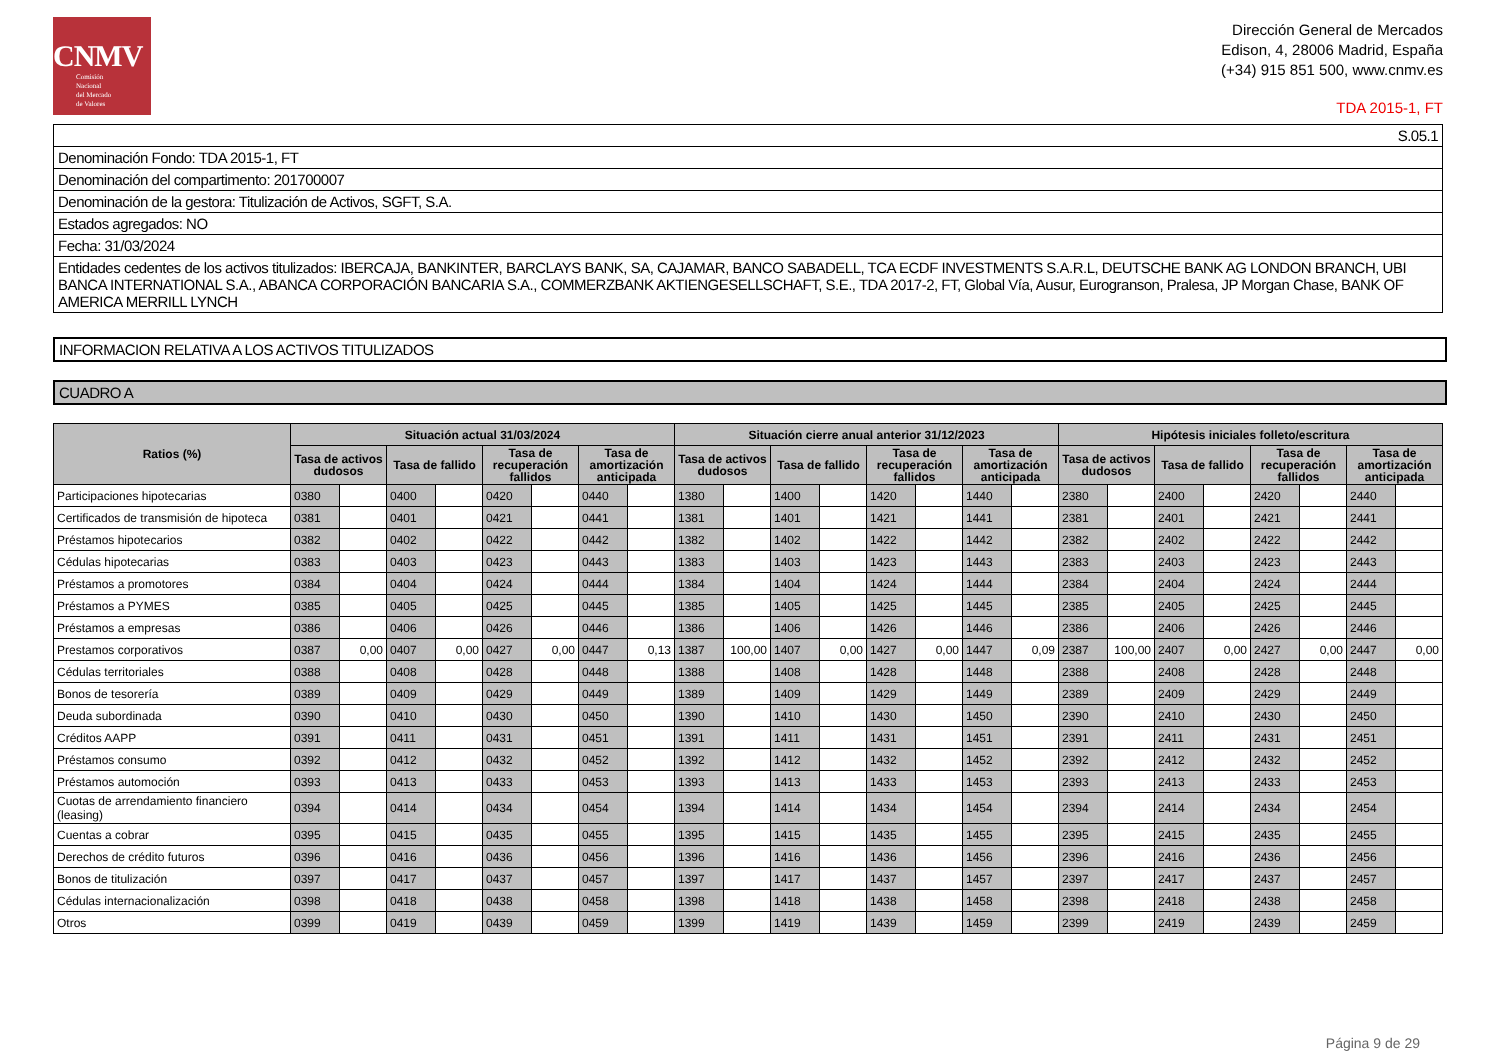CNMV
Comisión
Nacional
del Mercado
de Valores
Dirección General de Mercados
Edison, 4, 28006 Madrid, España
(+34) 915 851 500, www.cnmv.es
TDA 2015-1, FT
| S.05.1 |
| Denominación Fondo: TDA 2015-1, FT |
| Denominación del compartimento: 201700007 |
| Denominación de la gestora: Titulización de Activos, SGFT, S.A. |
| Estados agregados: NO |
| Fecha: 31/03/2024 |
| Entidades cedentes de los activos titulizados: IBERCAJA, BANKINTER, BARCLAYS BANK, SA, CAJAMAR, BANCO SABADELL, TCA ECDF INVESTMENTS S.A.R.L, DEUTSCHE BANK AG LONDON BRANCH, UBI BANCA INTERNATIONAL S.A., ABANCA CORPORACIÓN BANCARIA S.A., COMMERZBANK AKTIENGESELLSCHAFT, S.E., TDA 2017-2, FT, Global Vía, Ausur, Eurogranson, Pralesa, JP Morgan Chase, BANK OF AMERICA MERRILL LYNCH |
INFORMACION RELATIVA A LOS ACTIVOS TITULIZADOS
CUADRO A
| Ratios (%) | Situación actual 31/03/2024 | | | | | | | | Situación cierre anual anterior 31/12/2023 | | | | | | | | Hipótesis iniciales folleto/escritura | | | | | | | |
| --- | --- | --- | --- | --- | --- | --- | --- | --- | --- | --- | --- | --- | --- | --- | --- | --- | --- | --- | --- | --- | --- | --- | --- | --- |
| | Tasa de activos dudosos | | Tasa de fallido | | Tasa de recuperación fallidos | | Tasa de amortización anticipada | | Tasa de activos dudosos | | Tasa de fallido | | Tasa de recuperación fallidos | | Tasa de amortización anticipada | | Tasa de activos dudosos | | Tasa de fallido | | Tasa de recuperación fallidos | | Tasa de amortización anticipada | |
| Participaciones hipotecarias | 0380 | | 0400 | | 0420 | | 0440 | | 1380 | | 1400 | | 1420 | | 1440 | | 2380 | | 2400 | | 2420 | | 2440 | |
| Certificados de transmisión de hipoteca | 0381 | | 0401 | | 0421 | | 0441 | | 1381 | | 1401 | | 1421 | | 1441 | | 2381 | | 2401 | | 2421 | | 2441 | |
| Préstamos hipotecarios | 0382 | | 0402 | | 0422 | | 0442 | | 1382 | | 1402 | | 1422 | | 1442 | | 2382 | | 2402 | | 2422 | | 2442 | |
| Cédulas hipotecarias | 0383 | | 0403 | | 0423 | | 0443 | | 1383 | | 1403 | | 1423 | | 1443 | | 2383 | | 2403 | | 2423 | | 2443 | |
| Préstamos a promotores | 0384 | | 0404 | | 0424 | | 0444 | | 1384 | | 1404 | | 1424 | | 1444 | | 2384 | | 2404 | | 2424 | | 2444 | |
| Préstamos a PYMES | 0385 | | 0405 | | 0425 | | 0445 | | 1385 | | 1405 | | 1425 | | 1445 | | 2385 | | 2405 | | 2425 | | 2445 | |
| Préstamos a empresas | 0386 | | 0406 | | 0426 | | 0446 | | 1386 | | 1406 | | 1426 | | 1446 | | 2386 | | 2406 | | 2426 | | 2446 | |
| Prestamos corporativos | 0387 | 0,00 | 0407 | 0,00 | 0427 | 0,00 | 0447 | 0,13 | 1387 | 100,00 | 1407 | 0,00 | 1427 | 0,00 | 1447 | 0,09 | 2387 | 100,00 | 2407 | 0,00 | 2427 | 0,00 | 2447 | 0,00 |
| Cédulas territoriales | 0388 | | 0408 | | 0428 | | 0448 | | 1388 | | 1408 | | 1428 | | 1448 | | 2388 | | 2408 | | 2428 | | 2448 | |
| Bonos de tesorería | 0389 | | 0409 | | 0429 | | 0449 | | 1389 | | 1409 | | 1429 | | 1449 | | 2389 | | 2409 | | 2429 | | 2449 | |
| Deuda subordinada | 0390 | | 0410 | | 0430 | | 0450 | | 1390 | | 1410 | | 1430 | | 1450 | | 2390 | | 2410 | | 2430 | | 2450 | |
| Créditos AAPP | 0391 | | 0411 | | 0431 | | 0451 | | 1391 | | 1411 | | 1431 | | 1451 | | 2391 | | 2411 | | 2431 | | 2451 | |
| Préstamos consumo | 0392 | | 0412 | | 0432 | | 0452 | | 1392 | | 1412 | | 1432 | | 1452 | | 2392 | | 2412 | | 2432 | | 2452 | |
| Préstamos automoción | 0393 | | 0413 | | 0433 | | 0453 | | 1393 | | 1413 | | 1433 | | 1453 | | 2393 | | 2413 | | 2433 | | 2453 | |
| Cuotas de arrendamiento financiero (leasing) | 0394 | | 0414 | | 0434 | | 0454 | | 1394 | | 1414 | | 1434 | | 1454 | | 2394 | | 2414 | | 2434 | | 2454 | |
| Cuentas a cobrar | 0395 | | 0415 | | 0435 | | 0455 | | 1395 | | 1415 | | 1435 | | 1455 | | 2395 | | 2415 | | 2435 | | 2455 | |
| Derechos de crédito futuros | 0396 | | 0416 | | 0436 | | 0456 | | 1396 | | 1416 | | 1436 | | 1456 | | 2396 | | 2416 | | 2436 | | 2456 | |
| Bonos de titulización | 0397 | | 0417 | | 0437 | | 0457 | | 1397 | | 1417 | | 1437 | | 1457 | | 2397 | | 2417 | | 2437 | | 2457 | |
| Cédulas internacionalización | 0398 | | 0418 | | 0438 | | 0458 | | 1398 | | 1418 | | 1438 | | 1458 | | 2398 | | 2418 | | 2438 | | 2458 | |
| Otros | 0399 | | 0419 | | 0439 | | 0459 | | 1399 | | 1419 | | 1439 | | 1459 | | 2399 | | 2419 | | 2439 | | 2459 | |
Página 9 de 29